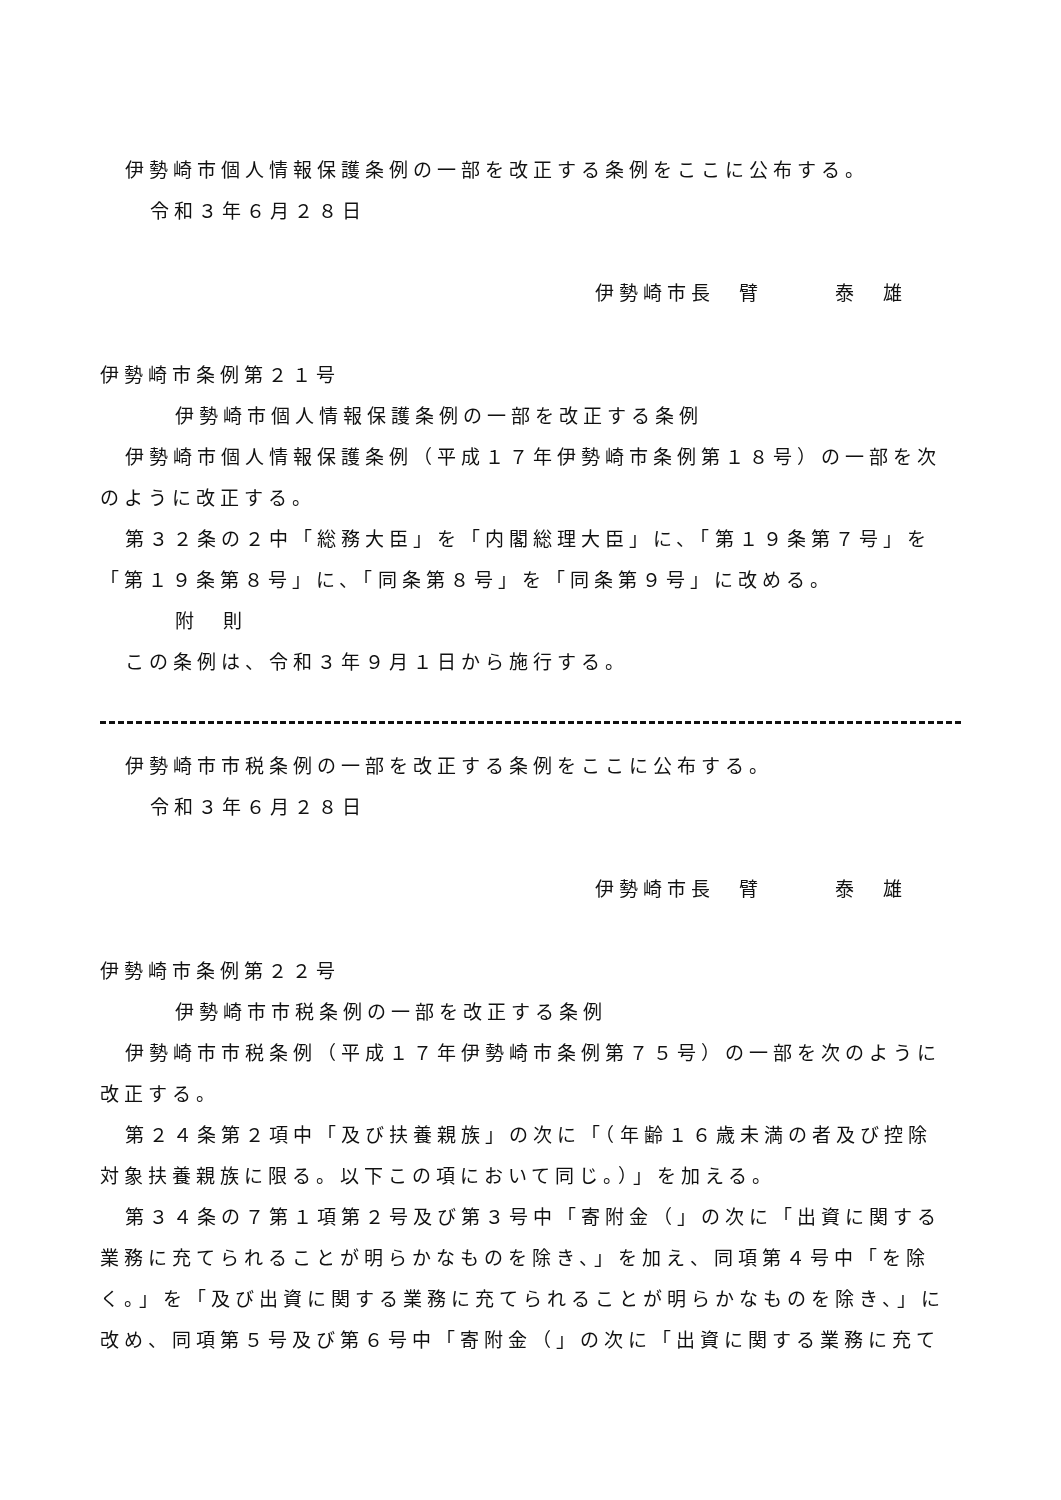伊勢崎市個人情報保護条例の一部を改正する条例をここに公布する。
令和３年６月２８日
伊勢崎市長　臂　　　泰　雄
伊勢崎市条例第２１号
伊勢崎市個人情報保護条例の一部を改正する条例
伊勢崎市個人情報保護条例（平成１７年伊勢崎市条例第１８号）の一部を次
のように改正する。
第３２条の２中「総務大臣」を「内閣総理大臣」に、「第１９条第７号」を
「第１９条第８号」に、「同条第８号」を「同条第９号」に改める。
附　則
この条例は、令和３年９月１日から施行する。
伊勢崎市市税条例の一部を改正する条例をここに公布する。
令和３年６月２８日
伊勢崎市長　臂　　　泰　雄
伊勢崎市条例第２２号
伊勢崎市市税条例の一部を改正する条例
伊勢崎市市税条例（平成１７年伊勢崎市条例第７５号）の一部を次のように
改正する。
第２４条第２項中「及び扶養親族」の次に「（年齢１６歳未満の者及び控除
対象扶養親族に限る。以下この項において同じ。）」を加える。
第３４条の７第１項第２号及び第３号中「寄附金（」の次に「出資に関する
業務に充てられることが明らかなものを除き、」を加え、同項第４号中「を除
く。」を「及び出資に関する業務に充てられることが明らかなものを除き、」に
改め、同項第５号及び第６号中「寄附金（」の次に「出資に関する業務に充て